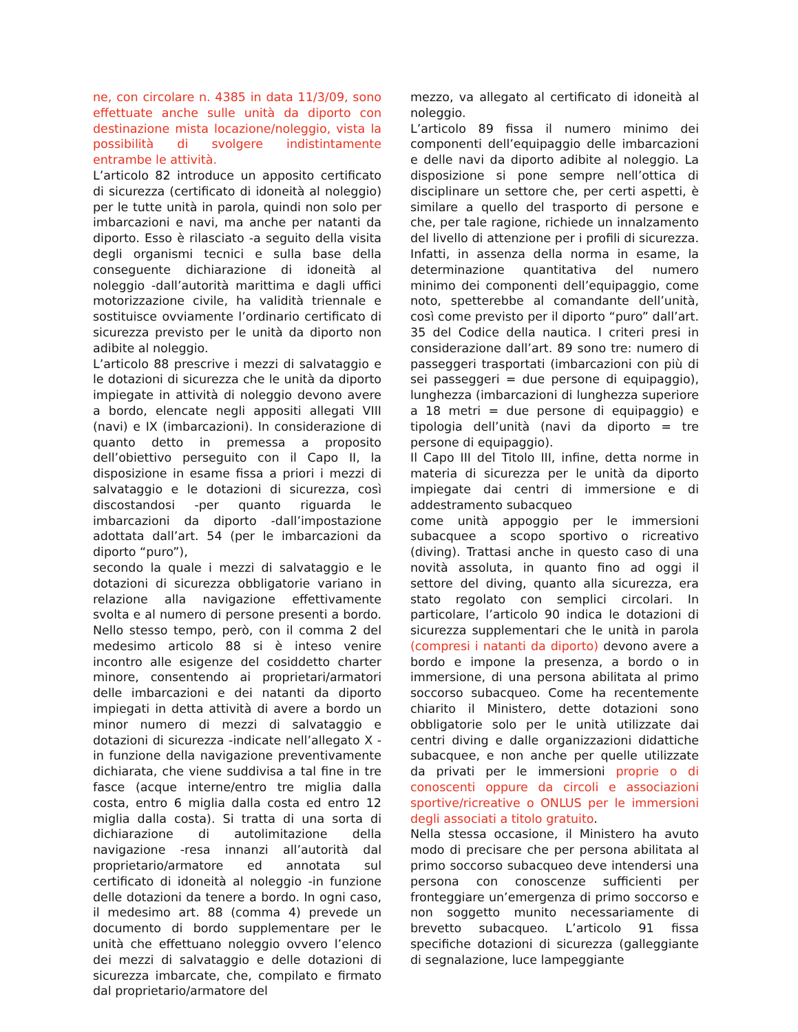ne, con circolare n. 4385 in data 11/3/09, sono effettuate anche sulle unità da diporto con destinazione mista locazione/noleggio, vista la possibilità di svolgere indistintamente entrambe le attività.
L’articolo 82 introduce un apposito certificato di sicurezza (certificato di idoneità al noleggio) per le tutte unità in parola, quindi non solo per imbarcazioni e navi, ma anche per natanti da diporto. Esso è rilasciato -a seguito della visita degli organismi tecnici e sulla base della conseguente dichiarazione di idoneità al noleggio -dall’autorità marittima e dagli uffici motorizzazione civile, ha validità triennale e sostituisce ovviamente l’ordinario certificato di sicurezza previsto per le unità da diporto non adibite al noleggio.
L’articolo 88 prescrive i mezzi di salvataggio e le dotazioni di sicurezza che le unità da diporto impiegate in attività di noleggio devono avere a bordo, elencate negli appositi allegati VIII (navi) e IX (imbarcazioni). In considerazione di quanto detto in premessa a proposito dell’obiettivo perseguito con il Capo II, la disposizione in esame fissa a priori i mezzi di salvataggio e le dotazioni di sicurezza, così discostandosi -per quanto riguarda le imbarcazioni da diporto -dall’impostazione adottata dall’art. 54 (per le imbarcazioni da diporto “puro”),
secondo la quale i mezzi di salvataggio e le dotazioni di sicurezza obbligatorie variano in relazione alla navigazione effettivamente svolta e al numero di persone presenti a bordo. Nello stesso tempo, però, con il comma 2 del medesimo articolo 88 si è inteso venire incontro alle esigenze del cosiddetto charter minore, consentendo ai proprietari/armatori delle imbarcazioni e dei natanti da diporto impiegati in detta attività di avere a bordo un minor numero di mezzi di salvataggio e dotazioni di sicurezza -indicate nell’allegato X -in funzione della navigazione preventivamente dichiarata, che viene suddivisa a tal fine in tre fasce (acque interne/entro tre miglia dalla costa, entro 6 miglia dalla costa ed entro 12 miglia dalla costa). Si tratta di una sorta di dichiarazione di autolimitazione della navigazione -resa innanzi all’autorità dal proprietario/armatore ed annotata sul certificato di idoneità al noleggio -in funzione delle dotazioni da tenere a bordo. In ogni caso, il medesimo art. 88 (comma 4) prevede un documento di bordo supplementare per le unità che effettuano noleggio ovvero l’elenco dei mezzi di salvataggio e delle dotazioni di sicurezza imbarcate, che, compilato e firmato dal proprietario/armatore del
mezzo, va allegato al certificato di idoneità al noleggio.
L’articolo 89 fissa il numero minimo dei componenti dell’equipaggio delle imbarcazioni e delle navi da diporto adibite al noleggio. La disposizione si pone sempre nell’ottica di disciplinare un settore che, per certi aspetti, è similare a quello del trasporto di persone e che, per tale ragione, richiede un innalzamento del livello di attenzione per i profili di sicurezza. Infatti, in assenza della norma in esame, la determinazione quantitativa del numero minimo dei componenti dell’equipaggio, come noto, spetterebbe al comandante dell’unità, così come previsto per il diporto “puro” dall’art. 35 del Codice della nautica. I criteri presi in considerazione dall’art. 89 sono tre: numero di passeggeri trasportati (imbarcazioni con più di sei passeggeri = due persone di equipaggio), lunghezza (imbarcazioni di lunghezza superiore a 18 metri = due persone di equipaggio) e tipologia dell’unità (navi da diporto = tre persone di equipaggio).
Il Capo III del Titolo III, infine, detta norme in materia di sicurezza per le unità da diporto impiegate dai centri di immersione e di addestramento subacqueo
come unità appoggio per le immersioni subacquee a scopo sportivo o ricreativo (diving). Trattasi anche in questo caso di una novità assoluta, in quanto fino ad oggi il settore del diving, quanto alla sicurezza, era stato regolato con semplici circolari. In particolare, l’articolo 90 indica le dotazioni di sicurezza supplementari che le unità in parola (compresi i natanti da diporto) devono avere a bordo e impone la presenza, a bordo o in immersione, di una persona abilitata al primo soccorso subacqueo. Come ha recentemente chiarito il Ministero, dette dotazioni sono obbligatorie solo per le unità utilizzate dai centri diving e dalle organizzazioni didattiche subacquee, e non anche per quelle utilizzate da privati per le immersioni proprie o di conoscenti oppure da circoli e associazioni sportive/ricreative o ONLUS per le immersioni degli associati a titolo gratuito.
Nella stessa occasione, il Ministero ha avuto modo di precisare che per persona abilitata al primo soccorso subacqueo deve intendersi una persona con conoscenze sufficienti per fronteggiare un’emergenza di primo soccorso e non soggetto munito necessariamente di brevetto subacqueo. L’articolo 91 fissa specifiche dotazioni di sicurezza (galleggiante di segnalazione, luce lampeggiante